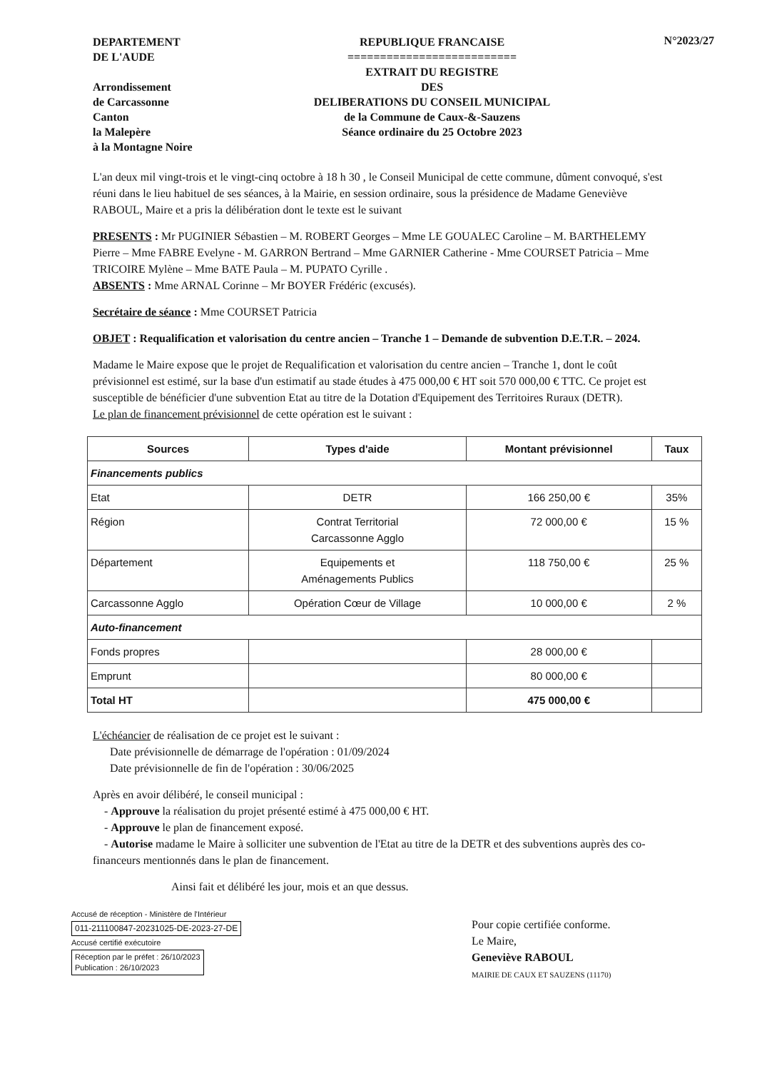DEPARTEMENT
DE L'AUDE
Arrondissement
de Carcassonne
Canton
la Malepère
à la Montagne Noire
REPUBLIQUE FRANCAISE
==========================
EXTRAIT DU REGISTRE
DES
DELIBERATIONS DU CONSEIL MUNICIPAL
de la Commune de Caux-&-Sauzens
Séance ordinaire du 25 Octobre 2023
N°2023/27
L'an deux mil vingt-trois et le vingt-cinq octobre à 18 h 30 , le Conseil Municipal de cette commune, dûment convoqué, s'est réuni dans le lieu habituel de ses séances, à la Mairie, en session ordinaire, sous la présidence de Madame Geneviève RABOUL, Maire et a pris la délibération dont le texte est le suivant
PRESENTS : Mr PUGINIER Sébastien – M. ROBERT Georges – Mme LE GOUALEC Caroline – M. BARTHELEMY Pierre – Mme FABRE Evelyne - M. GARRON Bertrand – Mme GARNIER Catherine - Mme COURSET Patricia – Mme TRICOIRE Mylène – Mme BATE Paula – M. PUPATO Cyrille .
ABSENTS : Mme ARNAL Corinne – Mr BOYER Frédéric (excusés).
Secrétaire de séance : Mme COURSET Patricia
OBJET : Requalification et valorisation du centre ancien – Tranche 1 – Demande de subvention D.E.T.R. – 2024.
Madame le Maire expose que le projet de Requalification et valorisation du centre ancien – Tranche 1, dont le coût prévisionnel est estimé, sur la base d'un estimatif au stade études à 475 000,00 € HT soit 570 000,00 € TTC. Ce projet est susceptible de bénéficier d'une subvention Etat au titre de la Dotation d'Equipement des Territoires Ruraux (DETR).
Le plan de financement prévisionnel de cette opération est le suivant :
| Sources | Types d'aide | Montant prévisionnel | Taux |
| --- | --- | --- | --- |
| Financements publics | | | |
| Etat | DETR | 166 250,00 € | 35% |
| Région | Contrat Territorial Carcassonne Agglo | 72 000,00 € | 15 % |
| Département | Equipements et Aménagements Publics | 118 750,00 € | 25 % |
| Carcassonne Agglo | Opération Cœur de Village | 10 000,00 € | 2 % |
| Auto-financement | | | |
| Fonds propres | | 28 000,00 € | |
| Emprunt | | 80 000,00 € | |
| Total HT | | 475 000,00 € | |
L'échéancier de réalisation de ce projet est le suivant :
Date prévisionnelle de démarrage de l'opération : 01/09/2024
Date prévisionnelle de fin de l'opération : 30/06/2025
Après en avoir délibéré, le conseil municipal :
- Approuve la réalisation du projet présenté estimé à 475 000,00 € HT.
- Approuve le plan de financement exposé.
- Autorise madame le Maire à solliciter une subvention de l'Etat au titre de la DETR et des subventions auprès des co-financeurs mentionnés dans le plan de financement.
Ainsi fait et délibéré les jour, mois et an que dessus.
Accusé de réception - Ministère de l'Intérieur
011-211100847-20231025-DE-2023-27-DE
Accusé certifié exécutoire
Réception par le préfet : 26/10/2023
Publication : 26/10/2023
Pour copie certifiée conforme.
Le Maire,
Geneviève RABOUL
MAIRIE DE CAUX ET SAUZENS (11170)